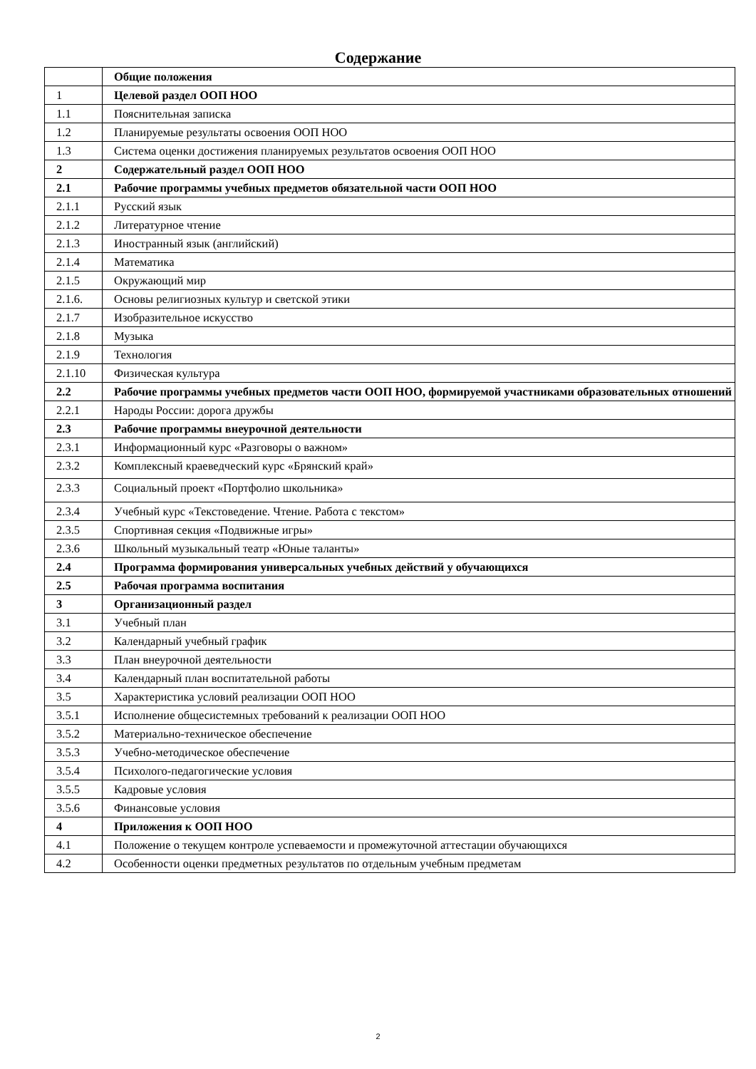Содержание
| | Общие положения |
| 1 | Целевой раздел ООП НОО |
| 1.1 | Пояснительная записка |
| 1.2 | Планируемые результаты освоения ООП НОО |
| 1.3 | Система оценки достижения планируемых результатов освоения ООП НОО |
| 2 | Содержательный раздел ООП НОО |
| 2.1 | Рабочие программы учебных предметов обязательной части ООП НОО |
| 2.1.1 | Русский язык |
| 2.1.2 | Литературное чтение |
| 2.1.3 | Иностранный язык (английский) |
| 2.1.4 | Математика |
| 2.1.5 | Окружающий мир |
| 2.1.6. | Основы религиозных культур и светской этики |
| 2.1.7 | Изобразительное искусство |
| 2.1.8 | Музыка |
| 2.1.9 | Технология |
| 2.1.10 | Физическая культура |
| 2.2 | Рабочие программы учебных предметов части ООП НОО, формируемой участниками образовательных отношений |
| 2.2.1 | Народы России: дорога дружбы |
| 2.3 | Рабочие программы внеурочной деятельности |
| 2.3.1 | Информационный курс «Разговоры о важном» |
| 2.3.2 | Комплексный краеведческий курс «Брянский край» |
| 2.3.3 | Социальный проект «Портфолио школьника» |
| 2.3.4 | Учебный курс «Текстоведение. Чтение. Работа с текстом» |
| 2.3.5 | Спортивная секция «Подвижные игры» |
| 2.3.6 | Школьный музыкальный театр «Юные таланты» |
| 2.4 | Программа формирования универсальных учебных действий у обучающихся |
| 2.5 | Рабочая программа воспитания |
| 3 | Организационный раздел |
| 3.1 | Учебный план |
| 3.2 | Календарный учебный график |
| 3.3 | План внеурочной деятельности |
| 3.4 | Календарный план воспитательной работы |
| 3.5 | Характеристика условий реализации ООП НОО |
| 3.5.1 | Исполнение общесистемных требований к реализации ООП НОО |
| 3.5.2 | Материально-техническое обеспечение |
| 3.5.3 | Учебно-методическое обеспечение |
| 3.5.4 | Психолого-педагогические условия |
| 3.5.5 | Кадровые условия |
| 3.5.6 | Финансовые условия |
| 4 | Приложения к ООП НОО |
| 4.1 | Положение о текущем контроле успеваемости и промежуточной аттестации обучающихся |
| 4.2 | Особенности оценки предметных результатов по отдельным учебным предметам |
2